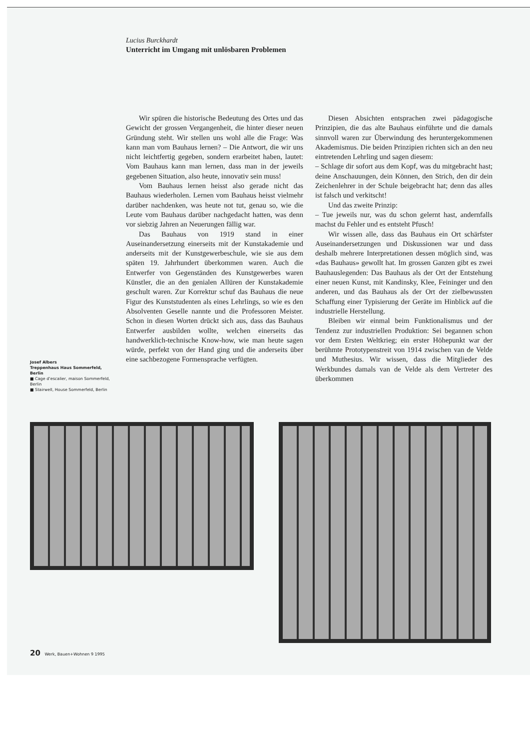Lucius Burckhardt
Unterricht im Umgang mit unlösbaren Problemen
Wir spüren die historische Bedeutung des Ortes und das Gewicht der grossen Vergangenheit, die hinter dieser neuen Gründung steht. Wir stellen uns wohl alle die Frage: Was kann man vom Bauhaus lernen? – Die Antwort, die wir uns nicht leichtfertig gegeben, sondern erarbeitet haben, lautet: Vom Bauhaus kann man lernen, dass man in der jeweils gegebenen Situation, also heute, innovativ sein muss!
Vom Bauhaus lernen heisst also gerade nicht das Bauhaus wiederholen. Lernen vom Bauhaus heisst vielmehr darüber nachdenken, was heute not tut, genau so, wie die Leute vom Bauhaus darüber nachgedacht hatten, was denn vor siebzig Jahren an Neuerungen fällig war.
Das Bauhaus von 1919 stand in einer Auseinandersetzung einerseits mit der Kunstakademie und anderseits mit der Kunstgewerbeschule, wie sie aus dem späten 19. Jahrhundert überkommen waren. Auch die Entwerfer von Gegenständen des Kunstgewerbes waren Künstler, die an den genialen Allüren der Kunstakademie geschult waren. Zur Korrektur schuf das Bauhaus die neue Figur des Kunststudenten als eines Lehrlings, so wie es den Absolventen Geselle nannte und die Professoren Meister. Schon in diesen Worten drückt sich aus, dass das Bauhaus Entwerfer ausbilden wollte, welchen einerseits das handwerklich-technische Know-how, wie man heute sagen würde, perfekt von der Hand ging und die anderseits über eine sachbezogene Formensprache verfügten.
Diesen Absichten entsprachen zwei pädagogische Prinzipien, die das alte Bauhaus einführte und die damals sinnvoll waren zur Überwindung des heruntergekommenen Akademismus. Die beiden Prinzipien richten sich an den neu eintretenden Lehrling und sagen diesem:
– Schlage dir sofort aus dem Kopf, was du mitgebracht hast; deine Anschauungen, dein Können, den Strich, den dir dein Zeichenlehrer in der Schule beigebracht hat; denn das alles ist falsch und verkitscht!
Und das zweite Prinzip:
– Tue jeweils nur, was du schon gelernt hast, andernfalls machst du Fehler und es entsteht Pfusch!
Wir wissen alle, dass das Bauhaus ein Ort schärfster Auseinandersetzungen und Diskussionen war und dass deshalb mehrere Interpretationen dessen möglich sind, was «das Bauhaus» gewollt hat. Im grossen Ganzen gibt es zwei Bauhauslegenden: Das Bauhaus als der Ort der Entstehung einer neuen Kunst, mit Kandinsky, Klee, Feininger und den anderen, und das Bauhaus als der Ort der zielbewussten Schaffung einer Typisierung der Geräte im Hinblick auf die industrielle Herstellung.
Bleiben wir einmal beim Funktionalismus und der Tendenz zur industriellen Produktion: Sei begannen schon vor dem Ersten Weltkrieg; ein erster Höhepunkt war der berühmte Prototypenstreit von 1914 zwischen van de Velde und Muthesius. Wir wissen, dass die Mitglieder des Werkbundes damals van de Velde als dem Vertreter des überkommen
Josef Albers
Treppenhaus Haus Sommerfeld, Berlin
■ Cage d’escalier, maison Sommerfeld, Berlin
■ Stairwell, House Sommerfeld, Berlin
20 Werk, Bauen+Wohnen 9 1995